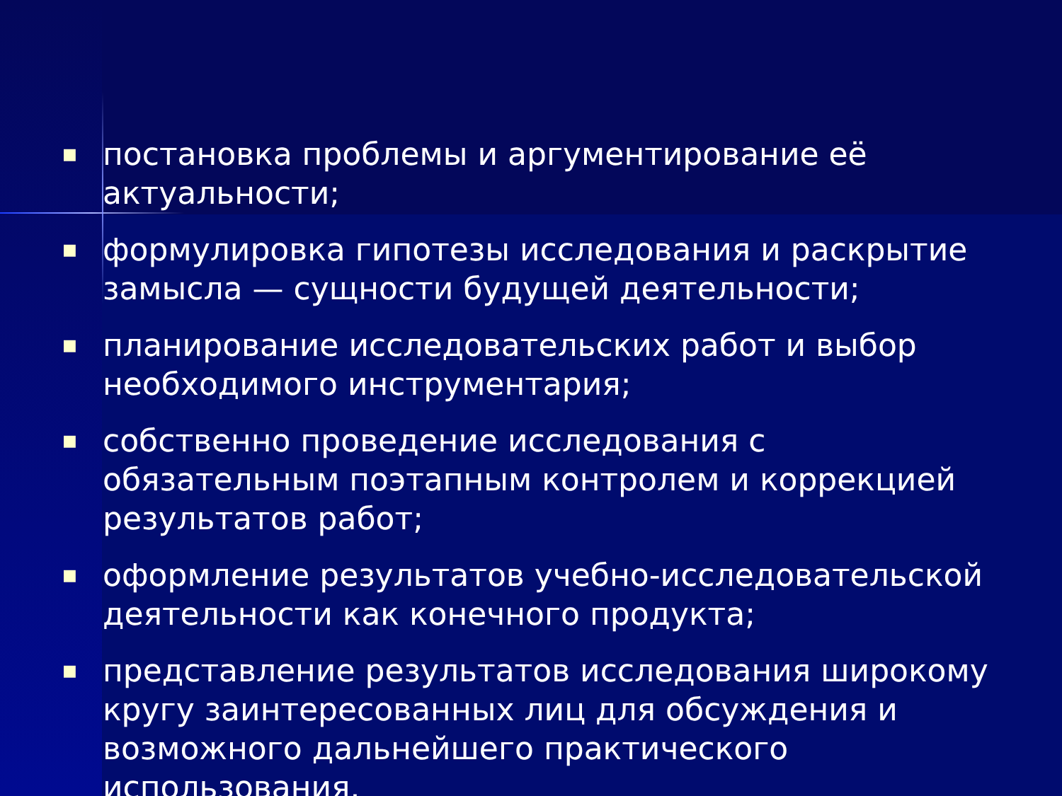■ постановка проблемы и аргументирование её актуальности;
■ формулировка гипотезы исследования и раскрытие замысла — сущности будущей деятельности;
■ планирование исследовательских работ и выбор необходимого инструментария;
■ собственно проведение исследования с обязательным поэтапным контролем и коррекцией результатов работ;
■ оформление результатов учебно-исследовательской деятельности как конечного продукта;
■ представление результатов исследования широкому кругу заинтересованных лиц для обсуждения и возможного дальнейшего практического использования.